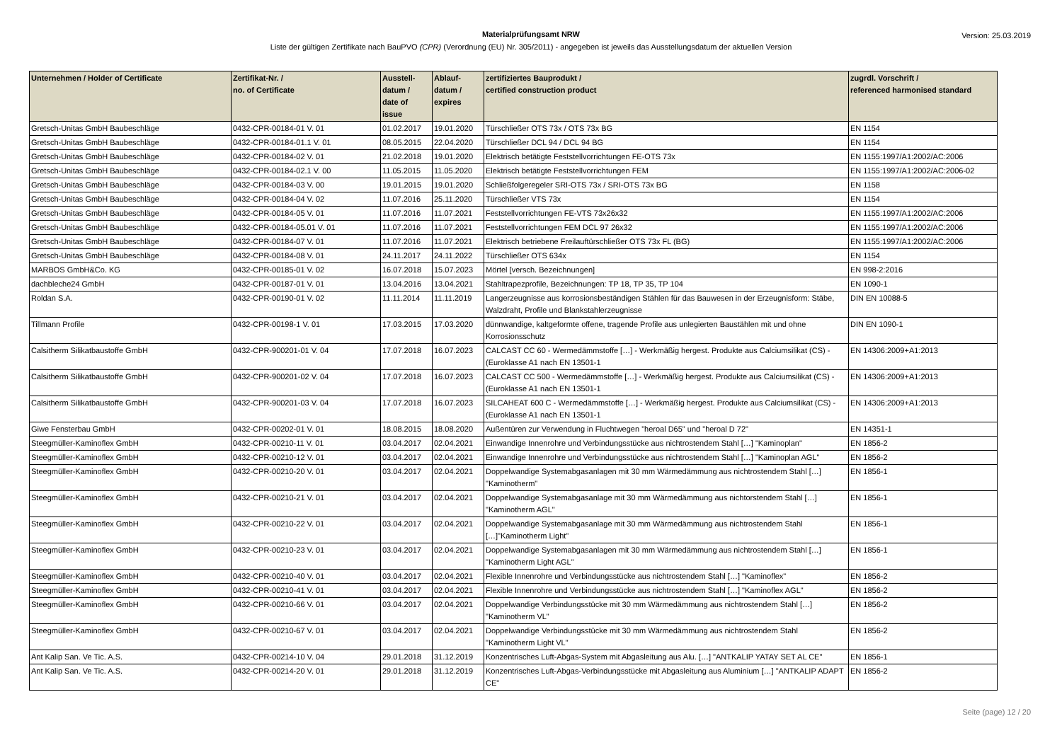Materialprüfungsamt NRW Version: 25.03.2019
Liste der gültigen Zertifikate nach BauPVO (CPR) (Verordnung (EU) Nr. 305/2011) - angegeben ist jeweils das Ausstellungsdatum der aktuellen Version
| Unternehmen / Holder of Certificate | Zertifikat-Nr. / no. of Certificate | Ausstell- datum / date of issue | Ablauf- datum / expires | zertifiziertes Bauprodukt / certified construction product | zugrdl. Vorschrift / referenced harmonised standard |
| --- | --- | --- | --- | --- | --- |
| Gretsch-Unitas GmbH Baubeschläge | 0432-CPR-00184-01 V. 01 | 01.02.2017 | 19.01.2020 | Türschließer OTS 73x / OTS 73x BG | EN 1154 |
| Gretsch-Unitas GmbH Baubeschläge | 0432-CPR-00184-01.1 V. 01 | 08.05.2015 | 22.04.2020 | Türschließer DCL 94 / DCL 94 BG | EN 1154 |
| Gretsch-Unitas GmbH Baubeschläge | 0432-CPR-00184-02 V. 01 | 21.02.2018 | 19.01.2020 | Elektrisch betätigte Feststellvorrichtungen FE-OTS 73x | EN 1155:1997/A1:2002/AC:2006 |
| Gretsch-Unitas GmbH Baubeschläge | 0432-CPR-00184-02.1 V. 00 | 11.05.2015 | 11.05.2020 | Elektrisch betätigte Feststellvorrichtungen FEM | EN 1155:1997/A1:2002/AC:2006-02 |
| Gretsch-Unitas GmbH Baubeschläge | 0432-CPR-00184-03 V. 00 | 19.01.2015 | 19.01.2020 | Schließfolgeregeler SRI-OTS 73x / SRI-OTS 73x BG | EN 1158 |
| Gretsch-Unitas GmbH Baubeschläge | 0432-CPR-00184-04 V. 02 | 11.07.2016 | 25.11.2020 | Türschließer VTS 73x | EN 1154 |
| Gretsch-Unitas GmbH Baubeschläge | 0432-CPR-00184-05 V. 01 | 11.07.2016 | 11.07.2021 | Feststellvorrichtungen FE-VTS 73x26x32 | EN 1155:1997/A1:2002/AC:2006 |
| Gretsch-Unitas GmbH Baubeschläge | 0432-CPR-00184-05.01 V. 01 | 11.07.2016 | 11.07.2021 | Feststellvorrichtungen FEM DCL 97 26x32 | EN 1155:1997/A1:2002/AC:2006 |
| Gretsch-Unitas GmbH Baubeschläge | 0432-CPR-00184-07 V. 01 | 11.07.2016 | 11.07.2021 | Elektrisch betriebene Freilauftürschließer OTS 73x FL (BG) | EN 1155:1997/A1:2002/AC:2006 |
| Gretsch-Unitas GmbH Baubeschläge | 0432-CPR-00184-08 V. 01 | 24.11.2017 | 24.11.2022 | Türschließer OTS 634x | EN 1154 |
| MARBOS GmbH&Co. KG | 0432-CPR-00185-01 V. 02 | 16.07.2018 | 15.07.2023 | Mörtel [versch. Bezeichnungen] | EN 998-2:2016 |
| dachbleche24 GmbH | 0432-CPR-00187-01 V. 01 | 13.04.2016 | 13.04.2021 | Stahltrapezprofile, Bezeichnungen: TP 18, TP 35, TP 104 | EN 1090-1 |
| Roldan S.A. | 0432-CPR-00190-01 V. 02 | 11.11.2014 | 11.11.2019 | Langerzeugnisse aus korrosionsbeständigen Stählen für das Bauwesen in der Erzeugnisform: Stäbe, Walzdraht, Profile und Blankstahlerzeugnisse | DIN EN 10088-5 |
| Tillmann Profile | 0432-CPR-00198-1 V. 01 | 17.03.2015 | 17.03.2020 | dünnwandige, kaltgeformte offene, tragende Profile aus unlegierten Baustählen mit und ohne Korrosionsschutz | DIN EN 1090-1 |
| Calsitherm Silikatbaustoffe GmbH | 0432-CPR-900201-01 V. 04 | 17.07.2018 | 16.07.2023 | CALCAST CC 60 - Wermedämmstoffe […] - Werkmäßig hergest. Produkte aus Calciumsilikat (CS) - (Euroklasse A1 nach EN 13501-1 | EN 14306:2009+A1:2013 |
| Calsitherm Silikatbaustoffe GmbH | 0432-CPR-900201-02 V. 04 | 17.07.2018 | 16.07.2023 | CALCAST CC 500 - Wermedämmstoffe […] - Werkmäßig hergest. Produkte aus Calciumsilikat (CS) - (Euroklasse A1 nach EN 13501-1 | EN 14306:2009+A1:2013 |
| Calsitherm Silikatbaustoffe GmbH | 0432-CPR-900201-03 V. 04 | 17.07.2018 | 16.07.2023 | SILCAHEAT 600 C - Wermedämmstoffe […] - Werkmäßig hergest. Produkte aus Calciumsilikat (CS) - (Euroklasse A1 nach EN 13501-1 | EN 14306:2009+A1:2013 |
| Giwe Fensterbau GmbH | 0432-CPR-00202-01 V. 01 | 18.08.2015 | 18.08.2020 | Außentüren zur Verwendung in Fluchtwegen "heroal D65" und "heroal D 72" | EN 14351-1 |
| Steegmüller-Kaminoflex GmbH | 0432-CPR-00210-11 V. 01 | 03.04.2017 | 02.04.2021 | Einwandige Innenrohre und Verbindungsstücke aus nichtrostendem Stahl […] "Kaminoplan" | EN 1856-2 |
| Steegmüller-Kaminoflex GmbH | 0432-CPR-00210-12 V. 01 | 03.04.2017 | 02.04.2021 | Einwandige Innenrohre und Verbindungsstücke aus nichtrostendem Stahl […] "Kaminoplan AGL" | EN 1856-2 |
| Steegmüller-Kaminoflex GmbH | 0432-CPR-00210-20 V. 01 | 03.04.2017 | 02.04.2021 | Doppelwandige Systemabgasanlagen mit 30 mm Wärmedämmung aus nichtrostendem Stahl […] "Kaminotherm" | EN 1856-1 |
| Steegmüller-Kaminoflex GmbH | 0432-CPR-00210-21 V. 01 | 03.04.2017 | 02.04.2021 | Doppelwandige Systemabgasanlage mit 30 mm Wärmedämmung aus nichtorstendem Stahl […] "Kaminotherm AGL" | EN 1856-1 |
| Steegmüller-Kaminoflex GmbH | 0432-CPR-00210-22 V. 01 | 03.04.2017 | 02.04.2021 | Doppelwandige Systemabgasanlage mit 30 mm Wärmedämmung aus nichtrostendem Stahl […]"Kaminotherm Light" | EN 1856-1 |
| Steegmüller-Kaminoflex GmbH | 0432-CPR-00210-23 V. 01 | 03.04.2017 | 02.04.2021 | Doppelwandige Systemabgasanlagen mit 30 mm Wärmedämmung aus nichtrostendem Stahl […] "Kaminotherm Light AGL" | EN 1856-1 |
| Steegmüller-Kaminoflex GmbH | 0432-CPR-00210-40 V. 01 | 03.04.2017 | 02.04.2021 | Flexible Innenrohre und Verbindungsstücke aus nichtrostendem Stahl […] "Kaminoflex" | EN 1856-2 |
| Steegmüller-Kaminoflex GmbH | 0432-CPR-00210-41 V. 01 | 03.04.2017 | 02.04.2021 | Flexible Innenrohre und Verbindungsstücke aus nichtrostendem Stahl […] "Kaminoflex AGL" | EN 1856-2 |
| Steegmüller-Kaminoflex GmbH | 0432-CPR-00210-66 V. 01 | 03.04.2017 | 02.04.2021 | Doppelwandige Verbindungsstücke mit 30 mm Wärmedämmung aus nichtrostendem Stahl […] "Kaminotherm VL" | EN 1856-2 |
| Steegmüller-Kaminoflex GmbH | 0432-CPR-00210-67 V. 01 | 03.04.2017 | 02.04.2021 | Doppelwandige Verbindungsstücke mit 30 mm Wärmedämmung aus nichtrostendem Stahl "Kaminotherm Light VL" | EN 1856-2 |
| Ant Kalip San. Ve Tic. A.S. | 0432-CPR-00214-10 V. 04 | 29.01.2018 | 31.12.2019 | Konzentrisches Luft-Abgas-System mit Abgasleitung aus Alu. […] "ANTKALIP YATAY SET AL CE" | EN 1856-1 |
| Ant Kalip San. Ve Tic. A.S. | 0432-CPR-00214-20 V. 01 | 29.01.2018 | 31.12.2019 | Konzentrisches Luft-Abgas-Verbindungsstücke mit Abgasleitung aus Aluminium […] "ANTKALIP ADAPT CE" | EN 1856-2 |
Seite (page) 12 / 20